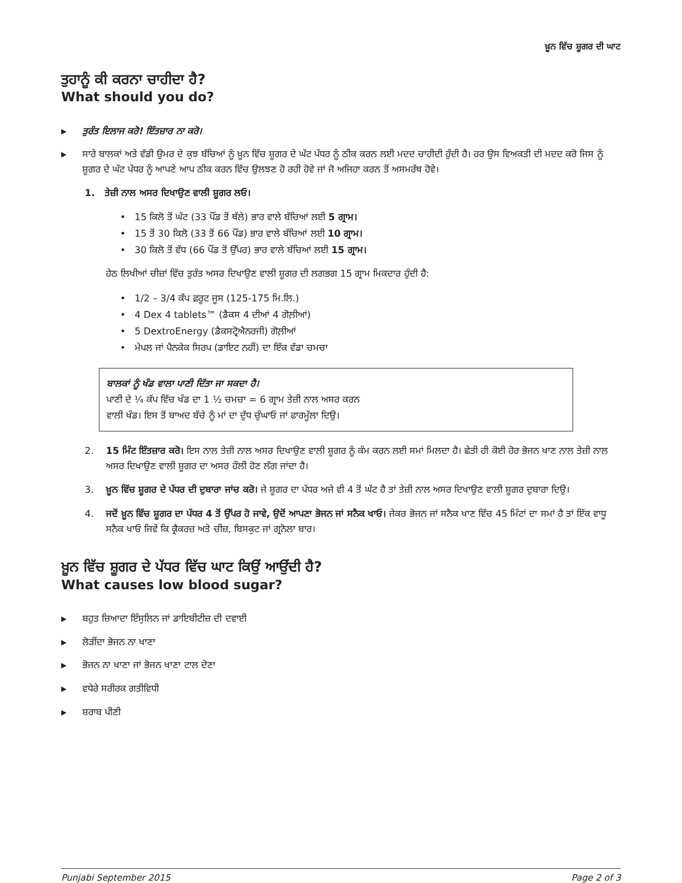ਖ਼ੂਨ ਵਿੱਚ ਸ਼ੂਗਰ ਦੀ ਘਾਟ
ਤੁਹਾਨੂੰ ਕੀ ਕਰਨਾ ਚਾਹੀਦਾ ਹੈ?
What should you do?
▶ ਤੁਰੰਤ ਇਲਾਜ ਕਰੋ! ਇੰਤਜ਼ਾਰ ਨਾ ਕਰੋ।
▶
ਸਾਰੇ ਬਾਲਕਾਂ ਅਤੇ ਵੱਡੀ ਉਮਰ ਦੇ ਕੁਝ ਬੱਚਿਆਂ ਨੂੰ ਖ਼ੂਨ ਵਿੱਚ ਸ਼ੂਗਰ ਦੇ ਘੱਟ ਪੱਧਰ ਨੂੰ ਠੀਕ ਕਰਨ ਲਈ ਮਦਦ ਚਾਹੀਦੀ ਹੁੰਦੀ ਹੈ। ਹਰ ਉਸ ਵਿਅਕਤੀ ਦੀ ਮਦਦ ਕਰੋ ਜਿਸ ਨੂੰ ਸ਼ੂਗਰ ਦੇ ਘੱਟ ਪੱਧਰ ਨੂੰ ਆਪਣੇ ਆਪ ਠੀਕ ਕਰਨ ਵਿੱਚ ਉਲਝਣ ਹੋ ਰਹੀ ਹੋਵੇ ਜਾਂ ਜੋ ਅਜਿਹਾ ਕਰਨ ਤੋਂ ਅਸਮਰੱਥ ਹੋਵੇ।
1. ਤੇਜ਼ੀ ਨਾਲ ਅਸਰ ਦਿਖਾਉਣ ਵਾਲੀ ਸ਼ੂਗਰ ਲਓ।
• 15 ਕਿਲੋ ਤੋਂ ਘੱਟ (33 ਪੌਂਡ ਤੋਂ ਥੱਲੇ) ਭਾਰ ਵਾਲੇ ਬੱਚਿਆਂ ਲਈ 5 ਗ੍ਰਾਮ।
• 15 ਤੋਂ 30 ਕਿਲੋ (33 ਤੋਂ 66 ਪੌਂਡ) ਭਾਰ ਵਾਲੇ ਬੱਚਿਆਂ ਲਈ 10 ਗ੍ਰਾਮ।
• 30 ਕਿਲੋ ਤੋਂ ਵੱਧ (66 ਪੌਂਡ ਤੋਂ ਉੱਪਰ) ਭਾਰ ਵਾਲੇ ਬੱਚਿਆਂ ਲਈ 15 ਗ੍ਰਾਮ।
ਹੇਠ ਲਿਖੀਆਂ ਚੀਜ਼ਾਂ ਵਿੱਚ ਤੁਰੰਤ ਅਸਰ ਦਿਖਾਉਣ ਵਾਲੀ ਸ਼ੂਗਰ ਦੀ ਲਗਭਗ 15 ਗ੍ਰਾਮ ਮਿਕਦਾਰ ਹੁੰਦੀ ਹੈ:
• 1/2 – 3/4 ਕੱਪ ਫ਼ਰੂਟ ਜੂਸ (125-175 ਮਿ.ਲਿ.)
• 4 Dex 4 tablets™ (ਡੈਕਸ 4 ਦੀਆਂ 4 ਗੋਲ਼ੀਆਂ)
• 5 DextroEnergy (ਡੈਕਸਟ੍ਰੋਐਨਰਜੀ) ਗੋਲ਼ੀਆਂ
• ਮੇਪਲ ਜਾਂ ਪੈਨਕੇਕ ਸਿਰਪ (ਡਾਇਟ ਨਹੀਂ) ਦਾ ਇੱਕ ਵੱਡਾ ਚਮਚਾ
ਬਾਲਕਾਂ ਨੂੰ ਖੰਡ ਵਾਲਾ ਪਾਣੀ ਦਿੱਤਾ ਜਾ ਸਕਦਾ ਹੈ।
ਪਾਣੀ ਦੇ ¼ ਕੱਪ ਵਿੱਚ ਖੰਡ ਦਾ 1 ½ ਚਮਚਾ = 6 ਗ੍ਰਾਮ ਤੇਜ਼ੀ ਨਾਲ ਅਸਰ ਕਰਨ
ਵਾਲੀ ਖੰਡ। ਇਸ ਤੋਂ ਬਾਅਦ ਬੱਚੇ ਨੂੰ ਮਾਂ ਦਾ ਦੁੱਧ ਚੁੰਘਾਓ ਜਾਂ ਫਾਰਮੂੱਲਾ ਦਿਉ।
2. 15 ਮਿੰਟ ਇੰਤਜ਼ਾਰ ਕਰੋ। ਇਸ ਨਾਲ ਤੇਜ਼ੀ ਨਾਲ ਅਸਰ ਦਿਖਾਉਣ ਵਾਲੀ ਸ਼ੂਗਰ ਨੂੰ ਕੰਮ ਕਰਨ ਲਈ ਸਮਾਂ ਮਿਲਦਾ ਹੈ। ਛੇਤੀ ਹੀ ਕੋਈ ਹੋਰ ਭੋਜਨ ਖਾਣ ਨਾਲ ਤੇਜ਼ੀ ਨਾਲ ਅਸਰ ਦਿਖਾਉਣ ਵਾਲੀ ਸ਼ੂਗਰ ਦਾ ਅਸਰ ਹੌਲੀ ਹੋਣ ਲੱਗ ਜਾਂਦਾ ਹੈ।
3. ਖ਼ੂਨ ਵਿੱਚ ਸ਼ੂਗਰ ਦੇ ਪੱਧਰ ਦੀ ਦੁਬਾਰਾ ਜਾਂਚ ਕਰੋ। ਜੇ ਸ਼ੂਗਰ ਦਾ ਪੱਧਰ ਅਜੇ ਵੀ 4 ਤੋਂ ਘੱਟ ਹੈ ਤਾਂ ਤੇਜ਼ੀ ਨਾਲ ਅਸਰ ਦਿਖਾਉਣ ਵਾਲੀ ਸ਼ੂਗਰ ਦੁਬਾਰਾ ਦਿਉ।
4. ਜਦੋਂ ਖ਼ੂਨ ਵਿੱਚ ਸ਼ੂਗਰ ਦਾ ਪੱਧਰ 4 ਤੋਂ ਉੱਪਰ ਹੋ ਜਾਵੇ, ਉਦੋਂ ਆਪਣਾ ਭੋਜਨ ਜਾਂ ਸਨੈਕ ਖਾਓ। ਜੇਕਰ ਭੋਜਨ ਜਾਂ ਸਨੈਕ ਖਾਣ ਵਿੱਚ 45 ਮਿੰਟਾਂ ਦਾ ਸਮਾਂ ਹੈ ਤਾਂ ਇੱਕ ਵਾਧੂ ਸਨੈਕ ਖਾਓ ਜਿਵੇਂ ਕਿ ਕ੍ਰੈਕਰਜ਼ ਅਤੇ ਚੀਜ਼, ਬਿਸਕੁਟ ਜਾਂ ਗ੍ਰਨੋਲਾ ਬਾਰ।
ਖ਼ੂਨ ਵਿੱਚ ਸ਼ੂਗਰ ਦੇ ਪੱਧਰ ਵਿੱਚ ਘਾਟ ਕਿਉਂ ਆਉਂਦੀ ਹੈ?
What causes low blood sugar?
▶ ਬਹੁਤ ਜ਼ਿਆਦਾ ਇੰਸੁਲਿਨ ਜਾਂ ਡਾਇਬੀਟੀਜ਼ ਦੀ ਦਵਾਈ
▶ ਲੋੜੀਂਦਾ ਭੋਜਨ ਨਾ ਖਾਣਾ
▶ ਭੋਜਨ ਨਾ ਖਾਣਾ ਜਾਂ ਭੋਜਨ ਖਾਣਾ ਟਾਲ ਦੇਣਾ
▶ ਵਧੇਰੇ ਸਰੀਰਕ ਗਤੀਵਿਧੀ
▶ ਸ਼ਰਾਬ ਪੀਣੀ
Punjabi September 2015 Page 2 of 3